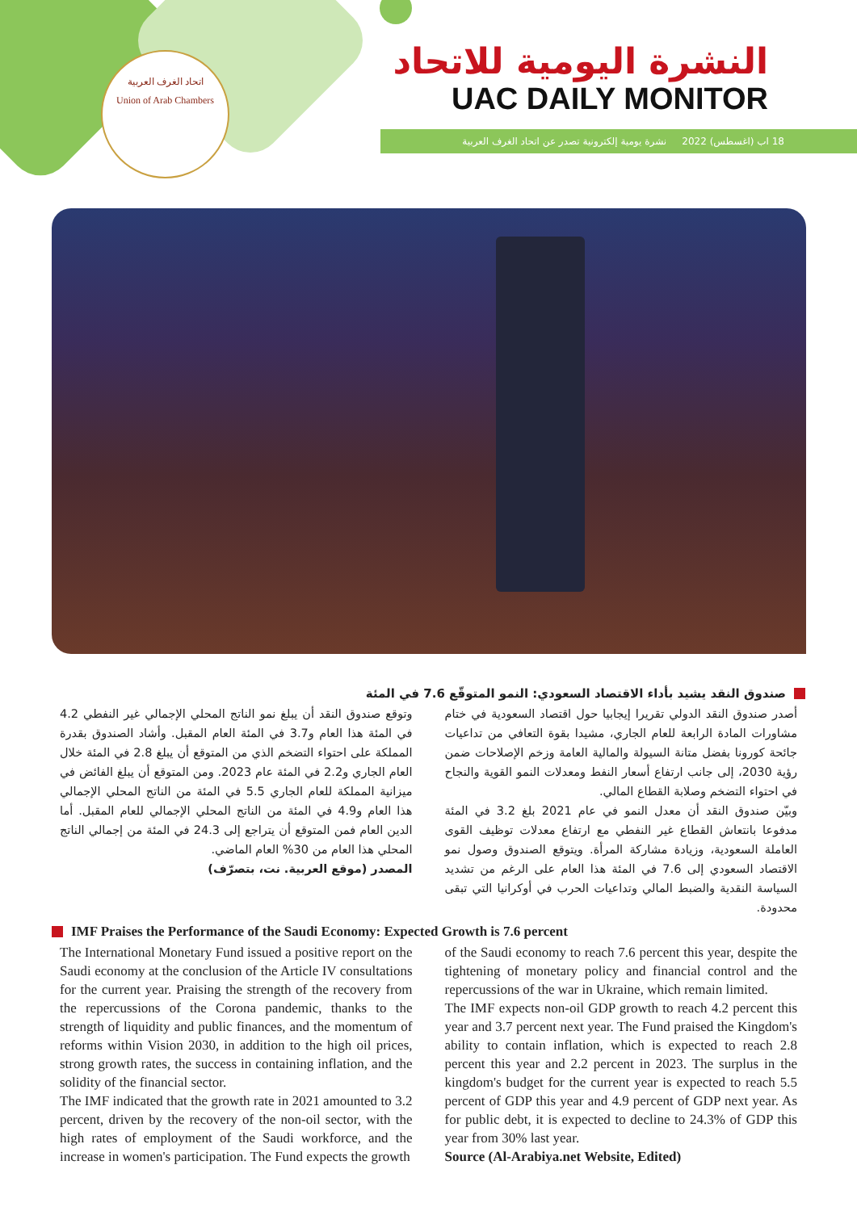اتحاد الغرف العربية
Union of Arab Chambers
النشرة اليومية للاتحاد
UAC DAILY MONITOR
18 اب (اغسطس) 2022 نشرة يومية إلكترونية تصدر عن اتحاد الغرف العربية
صندوق النقد يشيد بأداء الاقتصاد السعودي: النمو المتوقّع 7.6 في المئة
أصدر صندوق النقد الدولي تقريرا إيجابيا حول اقتصاد السعودية في ختام مشاورات المادة الرابعة للعام الجاري، مشيدا بقوة التعافي من تداعيات جائحة كورونا بفضل متانة السيولة والمالية العامة وزخم الإصلاحات ضمن رؤية 2030، إلى جانب ارتفاع أسعار النفط ومعدلات النمو القوية والنجاح في احتواء التضخم وصلابة القطاع المالي.
وبيّن صندوق النقد أن معدل النمو في عام 2021 بلغ 3.2 في المئة مدفوعا بانتعاش القطاع غير النفطي مع ارتفاع معدلات توظيف القوى العاملة السعودية، وزيادة مشاركة المرأة. ويتوقع الصندوق وصول نمو الاقتصاد السعودي إلى 7.6 في المئة هذا العام على الرغم من تشديد السياسة النقدية والضبط المالي وتداعيات الحرب في أوكرانيا التي تبقى محدودة.
وتوقع صندوق النقد أن يبلغ نمو الناتج المحلي الإجمالي غير النفطي 4.2 في المئة هذا العام و3.7 في المئة العام المقبل. وأشاد الصندوق بقدرة المملكة على احتواء التضخم الذي من المتوقع أن يبلغ 2.8 في المئة خلال العام الجاري و2.2 في المئة عام 2023. ومن المتوقع أن يبلغ الفائض في ميزانية المملكة للعام الجاري 5.5 في المئة من الناتج المحلي الإجمالي هذا العام و4.9 في المئة من الناتج المحلي الإجمالي للعام المقبل. أما الدين العام فمن المتوقع أن يتراجع إلى 24.3 في المئة من إجمالي الناتج المحلي هذا العام من 30% العام الماضي.
المصدر (موقع العربية. نت، بتصرّف)
IMF Praises the Performance of the Saudi Economy: Expected Growth is 7.6 percent
The International Monetary Fund issued a positive report on the Saudi economy at the conclusion of the Article IV consultations for the current year. Praising the strength of the recovery from the repercussions of the Corona pandemic, thanks to the strength of liquidity and public finances, and the momentum of reforms within Vision 2030, in addition to the high oil prices, strong growth rates, the success in containing inflation, and the solidity of the financial sector.
The IMF indicated that the growth rate in 2021 amounted to 3.2 percent, driven by the recovery of the non-oil sector, with the high rates of employment of the Saudi workforce, and the increase in women's participation. The Fund expects the growth
of the Saudi economy to reach 7.6 percent this year, despite the tightening of monetary policy and financial control and the repercussions of the war in Ukraine, which remain limited.
The IMF expects non-oil GDP growth to reach 4.2 percent this year and 3.7 percent next year. The Fund praised the Kingdom's ability to contain inflation, which is expected to reach 2.8 percent this year and 2.2 percent in 2023. The surplus in the kingdom's budget for the current year is expected to reach 5.5 percent of GDP this year and 4.9 percent of GDP next year. As for public debt, it is expected to decline to 24.3% of GDP this year from 30% last year.
Source (Al-Arabiya.net Website, Edited)